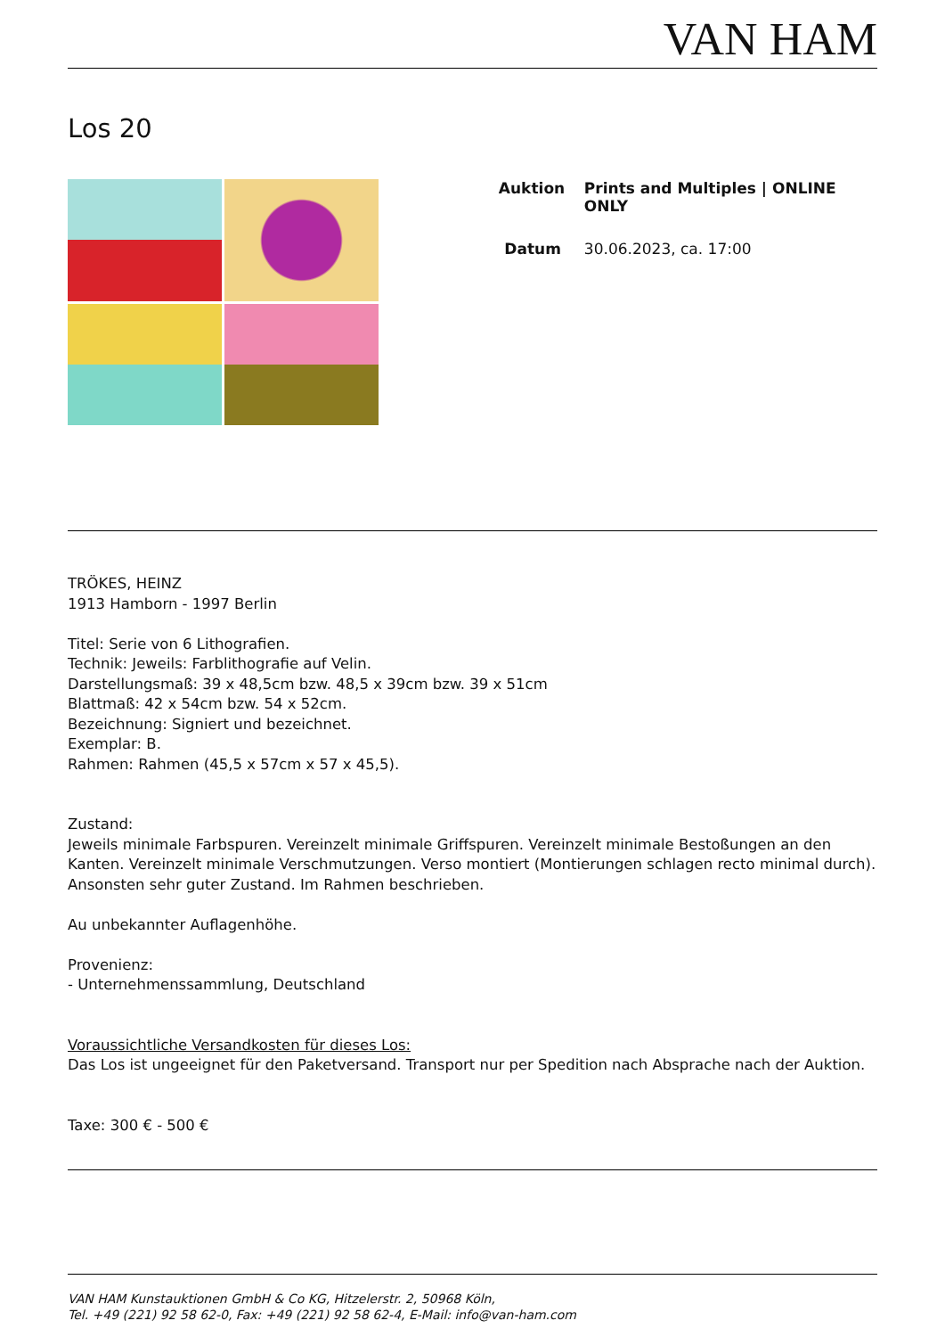VAN HAM
Los 20
Auktion Prints and Multiples | ONLINE ONLY
Datum 30.06.2023, ca. 17:00
TRÖKES, HEINZ
1913 Hamborn - 1997 Berlin
Titel: Serie von 6 Lithografien.
Technik: Jeweils: Farblithografie auf Velin.
Darstellungsmaß: 39 x 48,5cm bzw. 48,5 x 39cm bzw. 39 x 51cm
Blattmaß: 42 x 54cm bzw. 54 x 52cm.
Bezeichnung: Signiert und bezeichnet.
Exemplar: B.
Rahmen: Rahmen (45,5 x 57cm x 57 x 45,5).
Zustand:
Jeweils minimale Farbspuren. Vereinzelt minimale Griffspuren. Vereinzelt minimale Bestoßungen an den Kanten. Vereinzelt minimale Verschmutzungen. Verso montiert (Montierungen schlagen recto minimal durch). Ansonsten sehr guter Zustand. Im Rahmen beschrieben.
Au unbekannter Auflagenhöhe.
Provenienz:
- Unternehmenssammlung, Deutschland
Voraussichtliche Versandkosten für dieses Los:
Das Los ist ungeeignet für den Paketversand. Transport nur per Spedition nach Absprache nach der Auktion.
Taxe: 300 € - 500 €
VAN HAM Kunstauktionen GmbH & Co KG, Hitzelerstr. 2, 50968 Köln,
Tel. +49 (221) 92 58 62-0, Fax: +49 (221) 92 58 62-4, E-Mail: info@van-ham.com